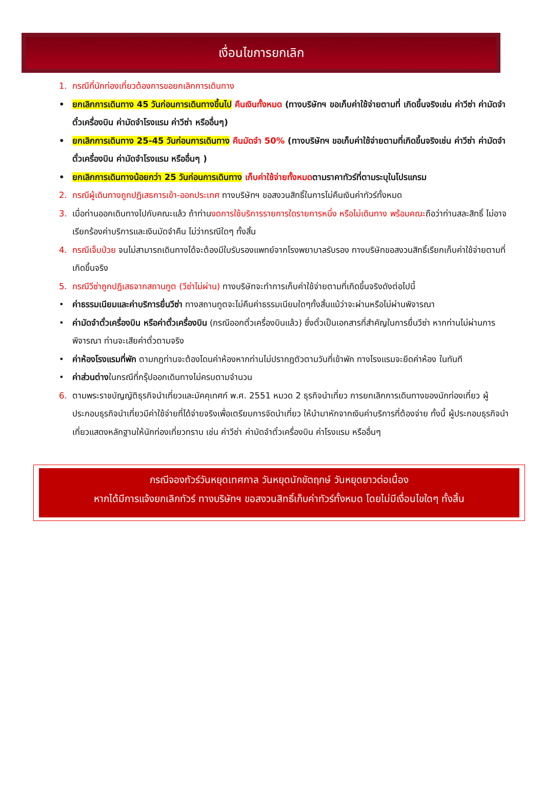เงื่อนไขการยกเลิก
1. กรณีที่นักท่องเที่ยวต้องการขอยกเลิกการเดินทาง
• ยกเลิกการเดินทาง 45 วันก่อนการเดินทางขึ้นไป คืนเงินทั้งหมด (ทางบริษัทฯ ขอเก็บค่าใช้จ่ายตามที่ เกิดขึ้นจริงเช่น ค่าวีซ่า ค่ามัดจำตั๋วเครื่องบิน ค่ามัดจำโรงแรม ค่าวีซ่า หรืออื่นๆ)
• ยกเลิกการเดินทาง 25-45 วันก่อนการเดินทาง คืนมัดจำ 50% (ทางบริษัทฯ ขอเก็บค่าใช้จ่ายตามที่เกิดขึ้นจริงเช่น ค่าวีซ่า ค่ามัดจำตั๋วเครื่องบิน ค่ามัดจำโรงแรม หรืออื่นๆ )
• ยกเลิกการเดินทางน้อยกว่า 25 วันก่อนการเดินทาง เก็บค่าใช้จ่ายทั้งหมดตามราคาทัวร์ที่ตามระบุในโปรแกรม
2. กรณีผู้เดินทางถูกปฎิเสธการเข้า-ออกประเทศ ทางบริษัทฯ ขอสงวนสิทธิ์ในการไม่คืนเงินค่าทัวร์ทั้งหมด
3. เมื่อท่านออกเดินทางไปกับคณะแล้ว ถ้าท่านงดการใช้บริการรายการใดรายการหนึ่ง หรือไม่เดินทาง พร้อมคณะถือว่าท่านสละสิทธิ์ ไม่อาจเรียกร้องค่าบริการและเงินมัดจำคืน ไม่ว่ากรณีใดๆ ทั้งสิ้น
4. กรณีเจ็บป่วย จนไม่สามารถเดินทางได้จะต้องมีใบรับรองแพทย์จากโรงพยาบาลรับรอง ทางบริษัทขอสงวนสิทธิ์เรียกเก็บค่าใช้จ่ายตามที่เกิดขึ้นจริง
5. กรณีวีซ่าถูกปฎิเสธจากสถานทูต (วีซ่าไม่ผ่าน) ทางบริษัทจะทำการเก็บค่าใช้จ่ายตามที่เกิดขึ้นจริงดังต่อไปนี้
• ค่าธรรมเนียมและค่าบริการยื่นวีซ่า ทางสถานทูตจะไม่คืนค่าธรรมเนียมใดๆทั้งสิ้นแม้ว่าจะผ่านหรือไม่ผ่านพิจารณา
• ค่ามัดจำตั๋วเครื่องบิน หรือค่าตั๋วเครื่องบิน (กรณีออกตั๋วเครื่องบินแล้ว) ซึ่งตั๋วเป็นเอกสารที่สำคัญในการยื่นวีซ่า หากท่านไม่ผ่านการพิจารณา ท่านจะเสียค่าตั๋วตามจริง
• ค่าห้องโรงแรมที่พัก ตามกฎท่านจะต้องโดนค่าห้องหากท่านไม่ปรากฎตัวตามวันที่เข้าพัก ทางโรงแรมจะยึดค่าห้อง ในทันที
• ค่าส่วนต่างในกรณีที่กรุ๊ปออกเดินทางไม่ครบตามจำนวน
6. ตามพระราชบัญญัติธุรกิจนำเที่ยวและมัคคุเทศก์ พ.ศ. 2551 หมวด 2 ธุรกิจนำเที่ยว การยกเลิกการเดินทางของนักท่องเที่ยว ผู้ประกอบธุรกิจนำเที่ยวมีค่าใช้จ่ายที่ได้จ่ายจริงเพื่อเตรียมการจัดนำเที่ยว ให้นำมาหักจากเงินค่าบริการที่ต้องจ่าย ทั้งนี้ ผู้ประกอบธุรกิจนำเที่ยวแสดงหลักฐานให้นักท่องเที่ยวทราบ เช่น ค่าวีซ่า ค่ามัดจำตั๋วเครื่องบิน ค่าโรงแรม หรืออื่นๆ
กรณีจองทัวร์วันหยุดเทศกาล วันหยุดนักขัตฤกษ์ วันหยุดยาวต่อเนื่อง
หากได้มีการแจ้งยกเลิกทัวร์ ทางบริษัทฯ ขอสงวนสิทธิ์เก็บค่าทัวร์ทั้งหมด โดยไม่มีเงื่อนไขใดๆ ทั้งสิ้น